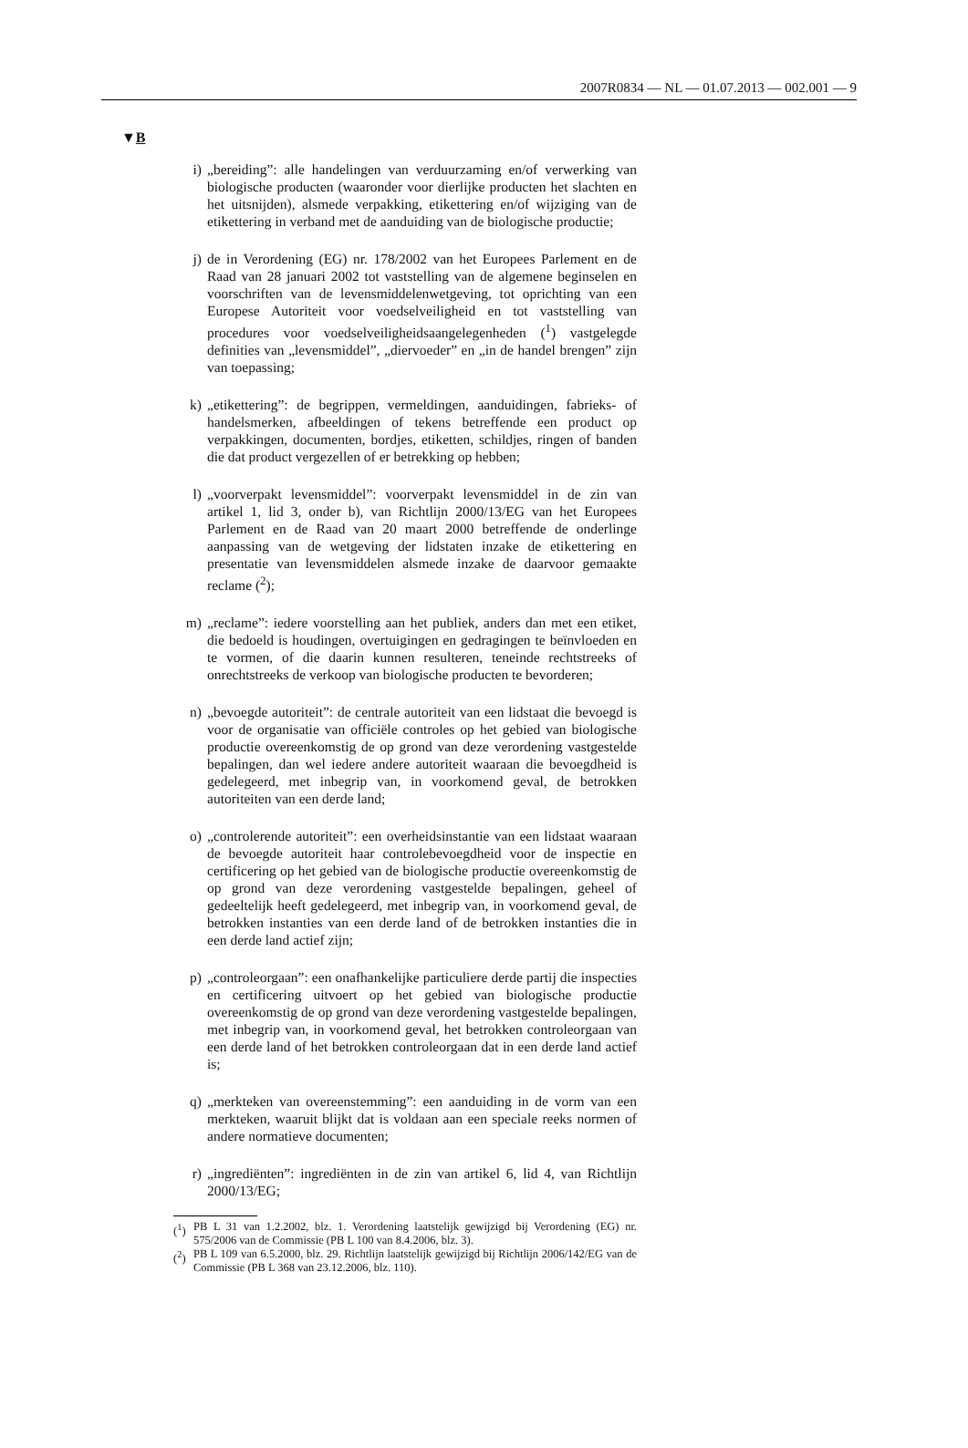2007R0834 — NL — 01.07.2013 — 002.001 — 9
▼B
i) „bereiding”: alle handelingen van verduurzaming en/of verwerking van biologische producten (waaronder voor dierlijke producten het slachten en het uitsnijden), alsmede verpakking, etikettering en/of wijziging van de etikettering in verband met de aanduiding van de biologische productie;
j) de in Verordening (EG) nr. 178/2002 van het Europees Parlement en de Raad van 28 januari 2002 tot vaststelling van de algemene beginselen en voorschriften van de levensmiddelenwetgeving, tot oprichting van een Europese Autoriteit voor voedselveiligheid en tot vaststelling van procedures voor voedselveiligheidsaangelegenheden (<sup>1</sup>) vastgelegde definities van „levensmiddel”, „diervoeder” en „in de handel brengen” zijn van toepassing;
k) „etikettering”: de begrippen, vermeldingen, aanduidingen, fabrieks- of handelsmerken, afbeeldingen of tekens betreffende een product op verpakkingen, documenten, bordjes, etiketten, schildjes, ringen of banden die dat product vergezellen of er betrekking op hebben;
l) „voorverpakt levensmiddel”: voorverpakt levensmiddel in de zin van artikel 1, lid 3, onder b), van Richtlijn 2000/13/EG van het Europees Parlement en de Raad van 20 maart 2000 betreffende de onderlinge aanpassing van de wetgeving der lidstaten inzake de etikettering en presentatie van levensmiddelen alsmede inzake de daarvoor gemaakte reclame (<sup>2</sup>);
m) „reclame”: iedere voorstelling aan het publiek, anders dan met een etiket, die bedoeld is houdingen, overtuigingen en gedragingen te beïnvloeden en te vormen, of die daarin kunnen resulteren, teneinde rechtstreeks of onrechtstreeks de verkoop van biologische producten te bevorderen;
n) „bevoegde autoriteit”: de centrale autoriteit van een lidstaat die bevoegd is voor de organisatie van officiële controles op het gebied van biologische productie overeenkomstig de op grond van deze verordening vastgestelde bepalingen, dan wel iedere andere autoriteit waaraan die bevoegdheid is gedelegeerd, met inbegrip van, in voorkomend geval, de betrokken autoriteiten van een derde land;
o) „controlerende autoriteit”: een overheidsinstantie van een lidstaat waaraan de bevoegde autoriteit haar controlebevoegdheid voor de inspectie en certificering op het gebied van de biologische productie overeenkomstig de op grond van deze verordening vastgestelde bepalingen, geheel of gedeeltelijk heeft gedelegeerd, met inbegrip van, in voorkomend geval, de betrokken instanties van een derde land of de betrokken instanties die in een derde land actief zijn;
p) „controleorgaan”: een onafhankelijke particuliere derde partij die inspecties en certificering uitvoert op het gebied van biologische productie overeenkomstig de op grond van deze verordening vastgestelde bepalingen, met inbegrip van, in voorkomend geval, het betrokken controleorgaan van een derde land of het betrokken controleorgaan dat in een derde land actief is;
q) „merkteken van overeenstemming”: een aanduiding in de vorm van een merkteken, waaruit blijkt dat is voldaan aan een speciale reeks normen of andere normatieve documenten;
r) „ingrediënten”: ingrediënten in de zin van artikel 6, lid 4, van Richtlijn 2000/13/EG;
(<sup>1</sup>) PB L 31 van 1.2.2002, blz. 1. Verordening laatstelijk gewijzigd bij Verordening (EG) nr. 575/2006 van de Commissie (PB L 100 van 8.4.2006, blz. 3).
(<sup>2</sup>) PB L 109 van 6.5.2000, blz. 29. Richtlijn laatstelijk gewijzigd bij Richtlijn 2006/142/EG van de Commissie (PB L 368 van 23.12.2006, blz. 110).